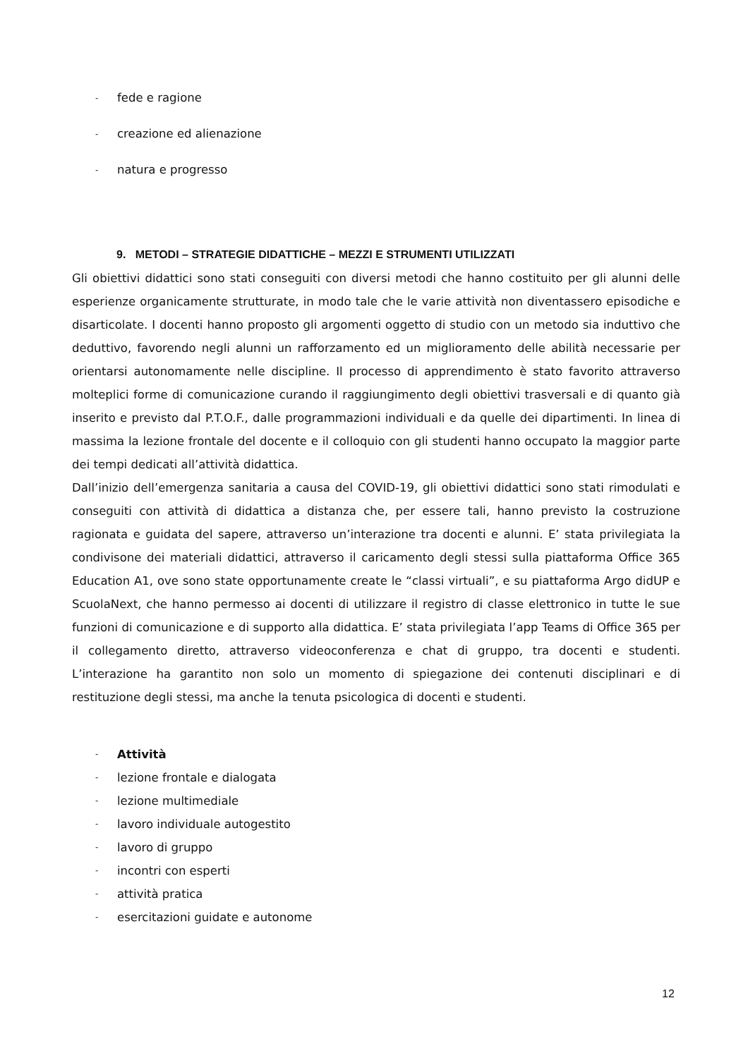- fede e ragione
- creazione ed alienazione
- natura e progresso
9. METODI – STRATEGIE DIDATTICHE – MEZZI E STRUMENTI UTILIZZATI
Gli obiettivi didattici sono stati conseguiti con diversi metodi che hanno costituito per gli alunni delle esperienze organicamente strutturate, in modo tale che le varie attività non diventassero episodiche e disarticolate. I docenti hanno proposto gli argomenti oggetto di studio con un metodo sia induttivo che deduttivo, favorendo negli alunni un rafforzamento ed un miglioramento delle abilità necessarie per orientarsi autonomamente nelle discipline. Il processo di apprendimento è stato favorito attraverso molteplici forme di comunicazione curando il raggiungimento degli obiettivi trasversali e di quanto già inserito e previsto dal P.T.O.F., dalle programmazioni individuali e da quelle dei dipartimenti. In linea di massima la lezione frontale del docente e il colloquio con gli studenti hanno occupato la maggior parte dei tempi dedicati all’attività didattica.
Dall’inizio dell’emergenza sanitaria a causa del COVID-19, gli obiettivi didattici sono stati rimodulati e conseguiti con attività di didattica a distanza che, per essere tali, hanno previsto la costruzione ragionata e guidata del sapere, attraverso un’interazione tra docenti e alunni. E’ stata privilegiata la condivisone dei materiali didattici, attraverso il caricamento degli stessi sulla piattaforma Office 365 Education A1, ove sono state opportunamente create le “classi virtuali”, e su piattaforma Argo didUP e ScuolaNext, che hanno permesso ai docenti di utilizzare il registro di classe elettronico in tutte le sue funzioni di comunicazione e di supporto alla didattica. E’ stata privilegiata l’app Teams di Office 365 per il collegamento diretto, attraverso videoconferenza e chat di gruppo, tra docenti e studenti. L’interazione ha garantito non solo un momento di spiegazione dei contenuti disciplinari e di restituzione degli stessi, ma anche la tenuta psicologica di docenti e studenti.
- Attività
- lezione frontale e dialogata
- lezione multimediale
- lavoro individuale autogestito
- lavoro di gruppo
- incontri con esperti
- attività pratica
- esercitazioni guidate e autonome
12